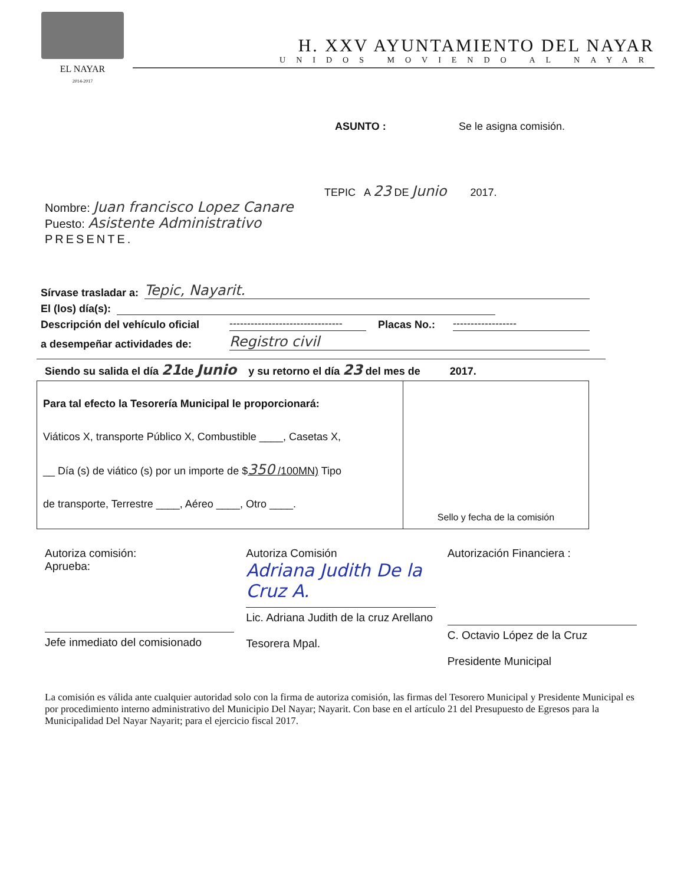EL NAYAR
2014-2017
H. XXV AYUNTAMIENTO DEL NAYAR
UNIDOS MOVIENDO AL NAYAR
ASUNTO : Se le asigna comisión.
TEPIC A 23 DE Junio 2017.
Nombre: Juan francisco Lopez Canare
Puesto: Asistente Administrativo
PRESENTE.
Sírvase trasladar a: Tepic, Nayarit.
El (los) día(s):
Descripción del vehículo oficial -------------------------------- Placas No.: ------------------
a desempeñar actividades de: Registro civil
Siendo su salida el día 21de Junio y su retorno el día 23 del mes de 2017.
| Para tal efecto la Tesorería Municipal le proporcionará: Viáticos X, transporte Público X, Combustible ____, Casetas X, __ Día (s) de viático (s) por un importe de $ 350 /100MN) Tipo de transporte, Terrestre ____, Aéreo ____, Otro ____. | Sello y fecha de la comisión |
Autoriza comisión:
Aprueba:
Jefe inmediato del comisionado
Autoriza Comisión
Adriana Judith De la Cruz A.
Lic. Adriana Judith de la cruz Arellano
Tesorera Mpal.
Autorización Financiera :
C. Octavio López de la Cruz
Presidente Municipal
La comisión es válida ante cualquier autoridad solo con la firma de autoriza comisión, las firmas del Tesorero Municipal y Presidente Municipal es por procedimiento interno administrativo del Municipio Del Nayar; Nayarit. Con base en el artículo 21 del Presupuesto de Egresos para la Municipalidad Del Nayar Nayarit; para el ejercicio fiscal 2017.